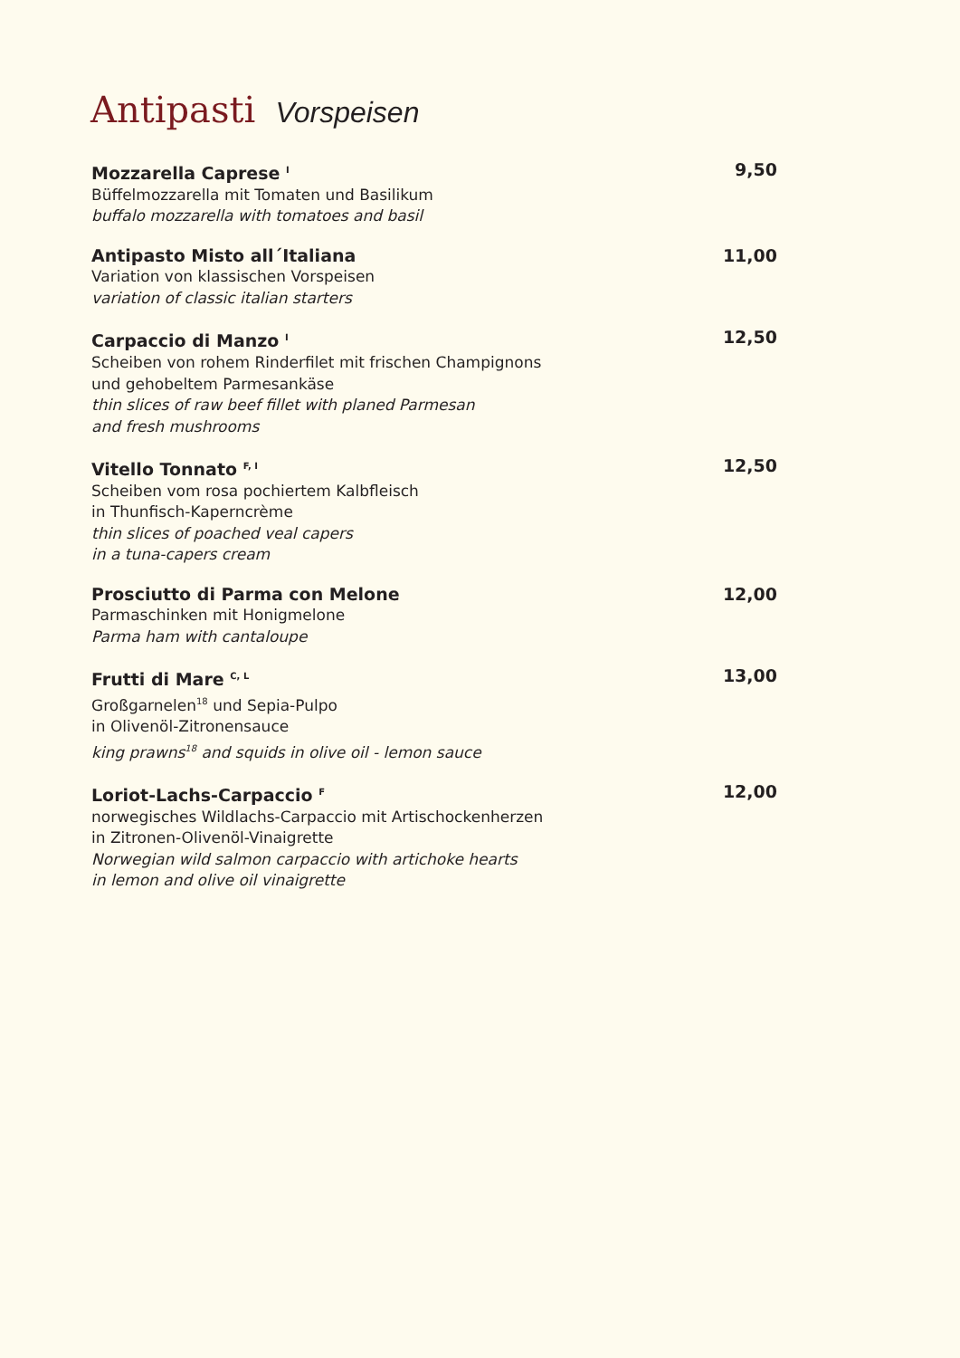Antipasti Vorspeisen
Mozzarella Caprese <sup>I</sup> 9,50
Büffelmozzarella mit Tomaten und Basilikum
buffalo mozzarella with tomatoes and basil
Antipasto Misto all´Italiana 11,00
Variation von klassischen Vorspeisen
variation of classic italian starters
Carpaccio di Manzo <sup>I</sup> 12,50
Scheiben von rohem Rinderfilet mit frischen Champignons
und gehobeltem Parmesankäse
thin slices of raw beef fillet with planed Parmesan
and fresh mushrooms
Vitello Tonnato <sup>F, I</sup> 12,50
Scheiben vom rosa pochiertem Kalbfleisch
in Thunfisch-Kaperncrème
thin slices of poached veal capers
in a tuna-capers cream
Prosciutto di Parma con Melone 12,00
Parmaschinken mit Honigmelone
Parma ham with cantaloupe
Frutti di Mare <sup>C, L</sup> 13,00
Großgarnelen<sup>18</sup> und Sepia-Pulpo
in Olivenöl-Zitronensauce
king prawns<sup>18</sup> and squids in olive oil - lemon sauce
Loriot-Lachs-Carpaccio <sup>F</sup> 12,00
norwegisches Wildlachs-Carpaccio mit Artischockenherzen
in Zitronen-Olivenöl-Vinaigrette
Norwegian wild salmon carpaccio with artichoke hearts
in lemon and olive oil vinaigrette